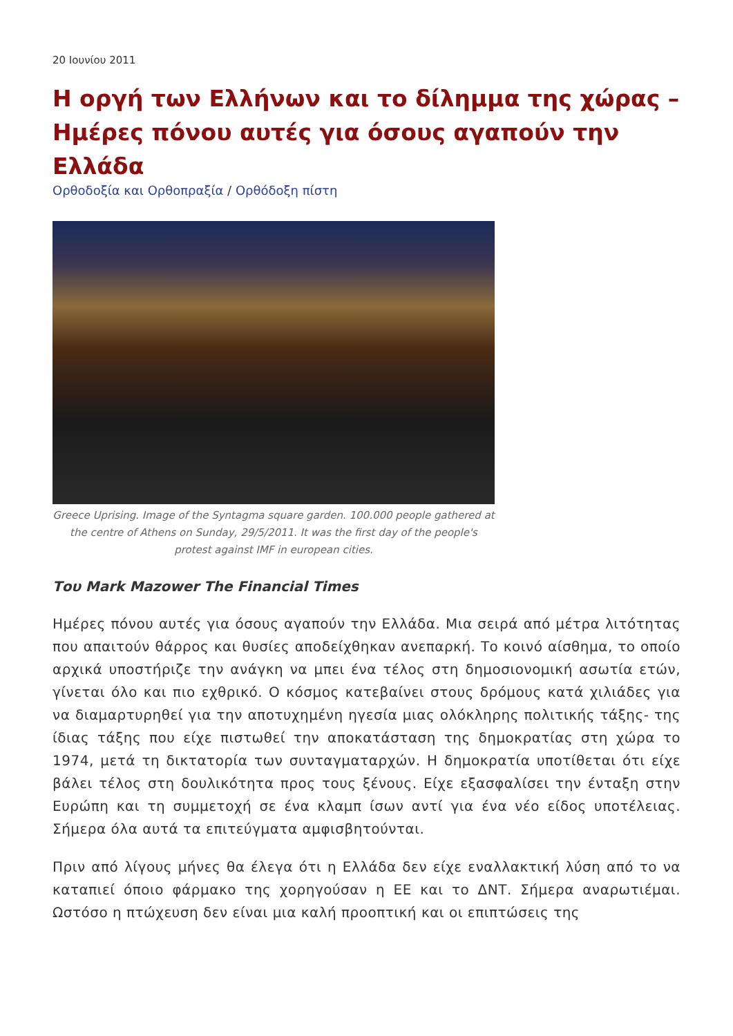20 Ιουνίου 2011
Η οργή των Ελλήνων και το δίλημμα της χώρας – Ημέρες πόνου αυτές για όσους αγαπούν την Ελλάδα
Ορθοδοξία και Ορθοπραξία / Ορθόδοξη πίστη
Greece Uprising. Image of the Syntagma square garden. 100.000 people gathered at the centre of Athens on Sunday, 29/5/2011. It was the first day of the people's protest against IMF in european cities.
Του Mark Mazower The Financial Times
Ημέρες πόνου αυτές για όσους αγαπούν την Ελλάδα. Μια σειρά από μέτρα λιτότητας που απαιτούν θάρρος και θυσίες αποδείχθηκαν ανεπαρκή. Το κοινό αίσθημα, το οποίο αρχικά υποστήριζε την ανάγκη να μπει ένα τέλος στη δημοσιονομική ασωτία ετών, γίνεται όλο και πιο εχθρικό. Ο κόσμος κατεβαίνει στους δρόμους κατά χιλιάδες για να διαμαρτυρηθεί για την αποτυχημένη ηγεσία μιας ολόκληρης πολιτικής τάξης- της ίδιας τάξης που είχε πιστωθεί την αποκατάσταση της δημοκρατίας στη χώρα το 1974, μετά τη δικτατορία των συνταγματαρχών. Η δημοκρατία υποτίθεται ότι είχε βάλει τέλος στη δουλικότητα προς τους ξένους. Είχε εξασφαλίσει την ένταξη στην Ευρώπη και τη συμμετοχή σε ένα κλαμπ ίσων αντί για ένα νέο είδος υποτέλειας. Σήμερα όλα αυτά τα επιτεύγματα αμφισβητούνται.
Πριν από λίγους μήνες θα έλεγα ότι η Ελλάδα δεν είχε εναλλακτική λύση από το να καταπιεί όποιο φάρμακο της χορηγούσαν η ΕΕ και το ΔΝΤ. Σήμερα αναρωτιέμαι. Ωστόσο η πτώχευση δεν είναι μια καλή προοπτική και οι επιπτώσεις της